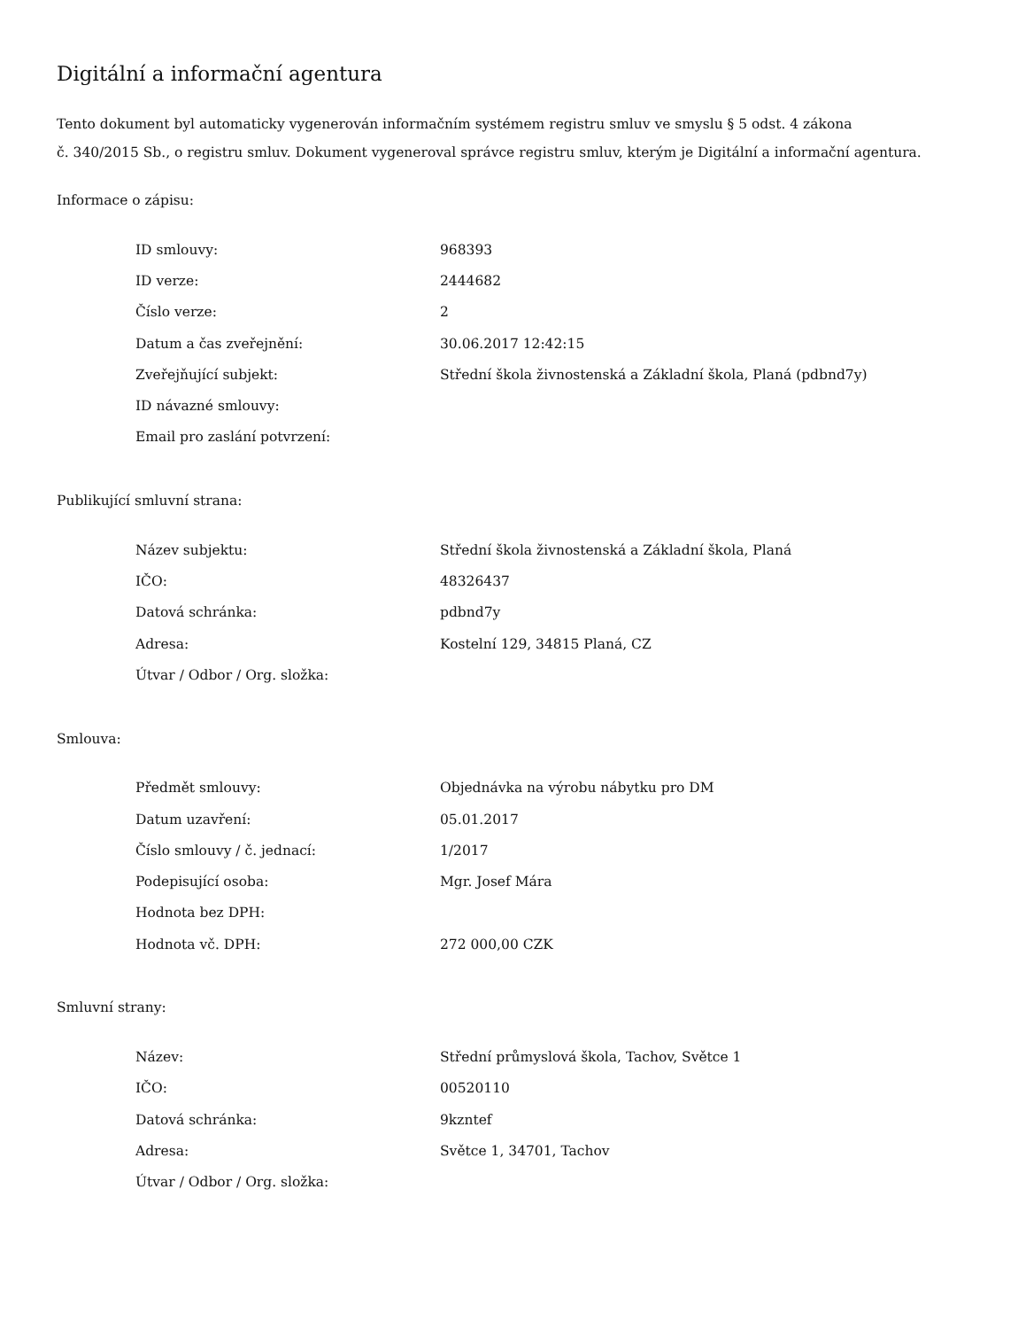Digitální a informační agentura
Tento dokument byl automaticky vygenerován informačním systémem registru smluv ve smyslu § 5 odst. 4 zákona
č. 340/2015 Sb., o registru smluv. Dokument vygeneroval správce registru smluv, kterým je Digitální a informační agentura.
Informace o zápisu:
| ID smlouvy: | 968393 |
| ID verze: | 2444682 |
| Číslo verze: | 2 |
| Datum a čas zveřejnění: | 30.06.2017 12:42:15 |
| Zveřejňující subjekt: | Střední škola živnostenská a Základní škola, Planá (pdbnd7y) |
| ID návazné smlouvy: | |
| Email pro zaslání potvrzení: | |
Publikující smluvní strana:
| Název subjektu: | Střední škola živnostenská a Základní škola, Planá |
| IČO: | 48326437 |
| Datová schránka: | pdbnd7y |
| Adresa: | Kostelní 129, 34815 Planá, CZ |
| Útvar / Odbor / Org. složka: | |
Smlouva:
| Předmět smlouvy: | Objednávka na výrobu nábytku pro DM |
| Datum uzavření: | 05.01.2017 |
| Číslo smlouvy / č. jednací: | 1/2017 |
| Podepisující osoba: | Mgr. Josef Mára |
| Hodnota bez DPH: | |
| Hodnota vč. DPH: | 272 000,00 CZK |
Smluvní strany:
| Název: | Střední průmyslová škola, Tachov, Světce 1 |
| IČO: | 00520110 |
| Datová schránka: | 9kzntef |
| Adresa: | Světce 1, 34701, Tachov |
| Útvar / Odbor / Org. složka: | |